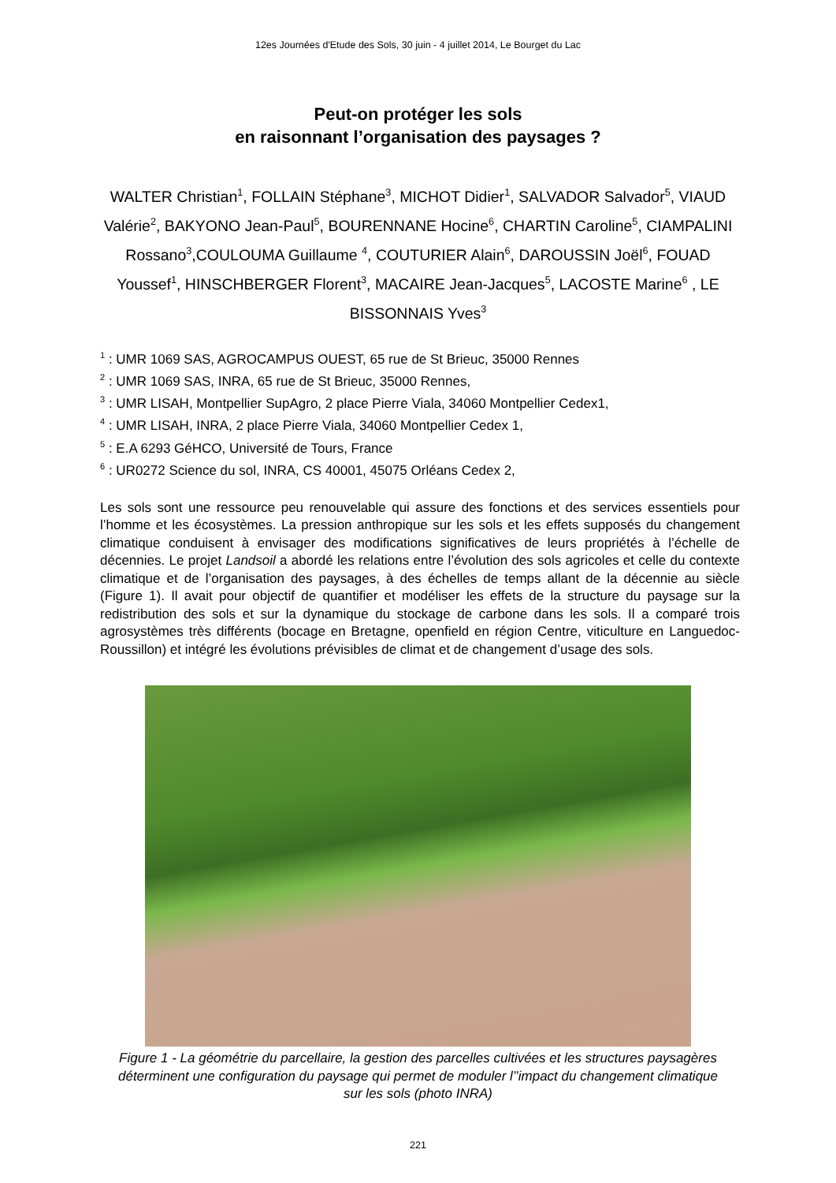12es Journées d'Etude des Sols, 30 juin - 4 juillet 2014, Le Bourget du Lac
Peut-on protéger les sols
en raisonnant l’organisation des paysages ?
WALTER Christian<sup>1</sup>, FOLLAIN Stéphane<sup>3</sup>, MICHOT Didier<sup>1</sup>, SALVADOR Salvador<sup>5</sup>, VIAUD Valérie<sup>2</sup>, BAKYONO Jean-Paul<sup>5</sup>, BOURENNANE Hocine<sup>6</sup>, CHARTIN Caroline<sup>5</sup>, CIAMPALINI Rossano<sup>3</sup>,COULOUMA Guillaume <sup>4</sup>, COUTURIER Alain<sup>6</sup>, DAROUSSIN Joël<sup>6</sup>, FOUAD Youssef<sup>1</sup>, HINSCHBERGER Florent<sup>3</sup>, MACAIRE Jean-Jacques<sup>5</sup>, LACOSTE Marine<sup>6</sup> , LE BISSONNAIS Yves<sup>3</sup>
<sup>1</sup> : UMR 1069 SAS, AGROCAMPUS OUEST, 65 rue de St Brieuc, 35000 Rennes
<sup>2</sup> : UMR 1069 SAS, INRA, 65 rue de St Brieuc, 35000 Rennes,
<sup>3</sup> : UMR LISAH, Montpellier SupAgro, 2 place Pierre Viala, 34060 Montpellier Cedex1,
<sup>4</sup> : UMR LISAH, INRA, 2 place Pierre Viala, 34060 Montpellier Cedex 1,
<sup>5</sup> : E.A 6293 GéHCO, Université de Tours, France
<sup>6</sup> : UR0272 Science du sol, INRA, CS 40001, 45075 Orléans Cedex 2,
Les sols sont une ressource peu renouvelable qui assure des fonctions et des services essentiels pour l’homme et les écosystèmes. La pression anthropique sur les sols et les effets supposés du changement climatique conduisent à envisager des modifications significatives de leurs propriétés à l’échelle de décennies. Le projet Landsoil a abordé les relations entre l’évolution des sols agricoles et celle du contexte climatique et de l’organisation des paysages, à des échelles de temps allant de la décennie au siècle (Figure 1). Il avait pour objectif de quantifier et modéliser les effets de la structure du paysage sur la redistribution des sols et sur la dynamique du stockage de carbone dans les sols. Il a comparé trois agrosystèmes très différents (bocage en Bretagne, openfield en région Centre, viticulture en Languedoc-Roussillon) et intégré les évolutions prévisibles de climat et de changement d’usage des sols.
Figure 1 - La géométrie du parcellaire, la gestion des parcelles cultivées et les structures paysagères déterminent une configuration du paysage qui permet de moduler l’’impact du changement climatique sur les sols (photo INRA)
221